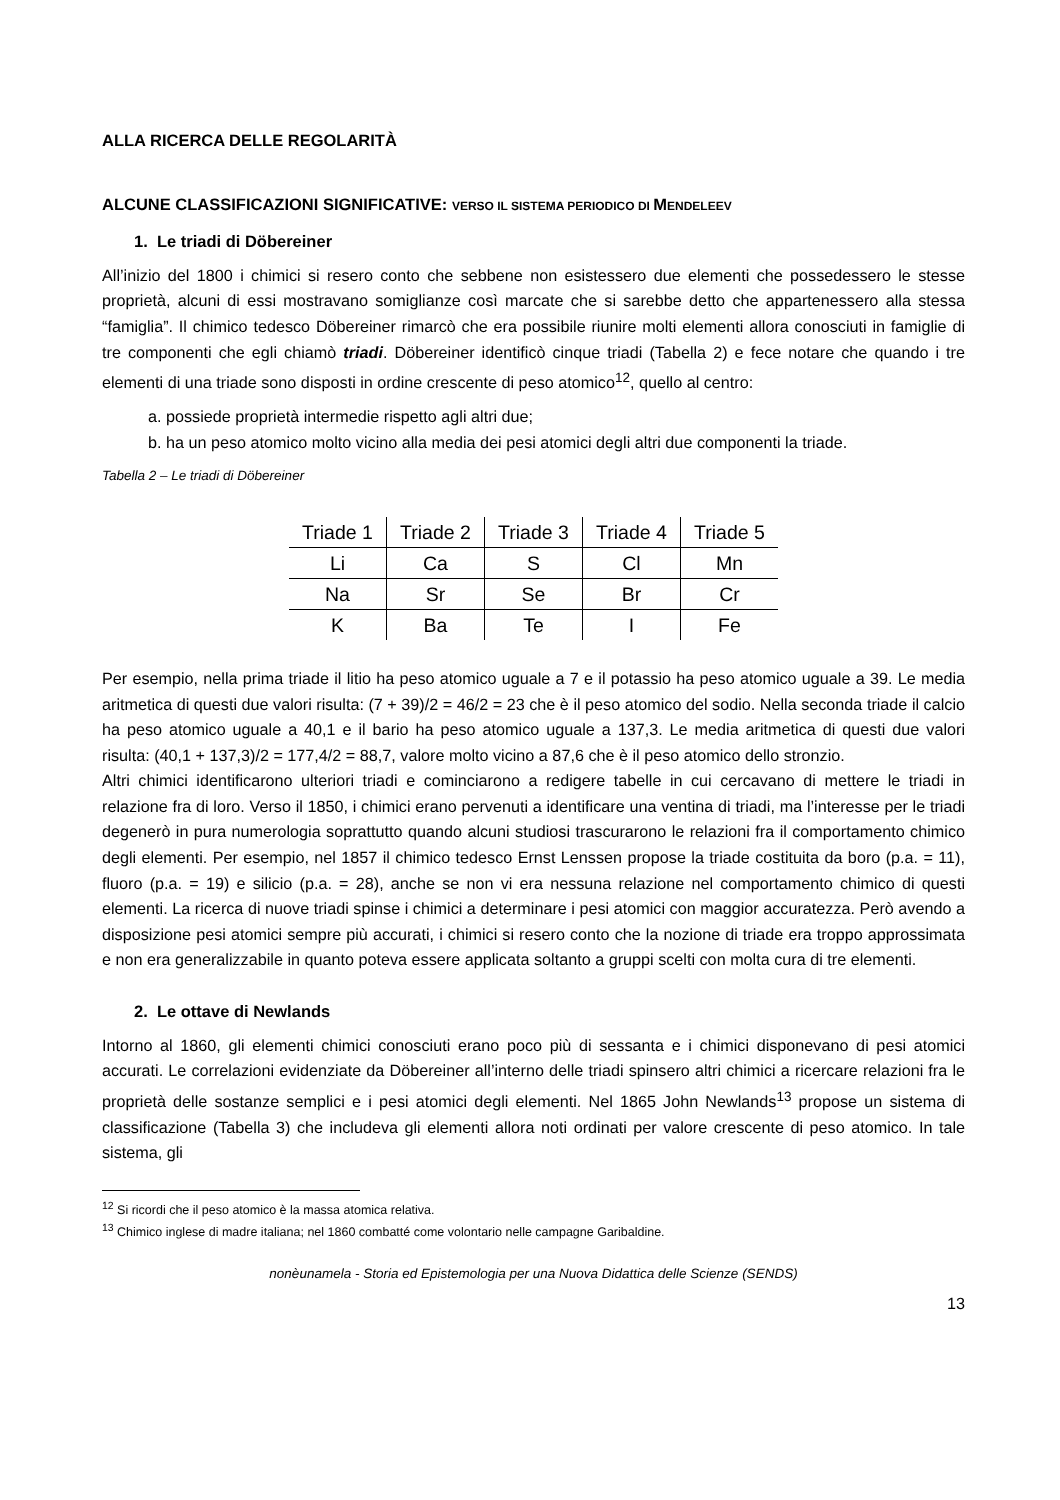ALLA RICERCA DELLE REGOLARITÀ
ALCUNE CLASSIFICAZIONI SIGNIFICATIVE: VERSO IL SISTEMA PERIODICO DI MENDELEEV
1. Le triadi di Döbereiner
All’inizio del 1800 i chimici si resero conto che sebbene non esistessero due elementi che possedessero le stesse proprietà, alcuni di essi mostravano somiglianze così marcate che si sarebbe detto che appartenessero alla stessa “famiglia”. Il chimico tedesco Döbereiner rimarcò che era possibile riunire molti elementi allora conosciuti in famiglie di tre componenti che egli chiamò triadi. Döbereiner identificò cinque triadi (Tabella 2) e fece notare che quando i tre elementi di una triade sono disposti in ordine crescente di peso atomico<sup>12</sup>, quello al centro:
a. possiede proprietà intermedie rispetto agli altri due;
b. ha un peso atomico molto vicino alla media dei pesi atomici degli altri due componenti la triade.
Tabella 2 – Le triadi di Döbereiner
| Triade 1 | Triade 2 | Triade 3 | Triade 4 | Triade 5 |
| --- | --- | --- | --- | --- |
| Li | Ca | S | Cl | Mn |
| Na | Sr | Se | Br | Cr |
| K | Ba | Te | I | Fe |
Per esempio, nella prima triade il litio ha peso atomico uguale a 7 e il potassio ha peso atomico uguale a 39. Le media aritmetica di questi due valori risulta: (7 + 39)/2 = 46/2 = 23 che è il peso atomico del sodio. Nella seconda triade il calcio ha peso atomico uguale a 40,1 e il bario ha peso atomico uguale a 137,3. Le media aritmetica di questi due valori risulta: (40,1 + 137,3)/2 = 177,4/2 = 88,7, valore molto vicino a 87,6 che è il peso atomico dello stronzio.
Altri chimici identificarono ulteriori triadi e cominciarono a redigere tabelle in cui cercavano di mettere le triadi in relazione fra di loro. Verso il 1850, i chimici erano pervenuti a identificare una ventina di triadi, ma l’interesse per le triadi degenerò in pura numerologia soprattutto quando alcuni studiosi trascurarono le relazioni fra il comportamento chimico degli elementi. Per esempio, nel 1857 il chimico tedesco Ernst Lenssen propose la triade costituita da boro (p.a. = 11), fluoro (p.a. = 19) e silicio (p.a. = 28), anche se non vi era nessuna relazione nel comportamento chimico di questi elementi. La ricerca di nuove triadi spinse i chimici a determinare i pesi atomici con maggior accuratezza. Però avendo a disposizione pesi atomici sempre più accurati, i chimici si resero conto che la nozione di triade era troppo approssimata e non era generalizzabile in quanto poteva essere applicata soltanto a gruppi scelti con molta cura di tre elementi.
2. Le ottave di Newlands
Intorno al 1860, gli elementi chimici conosciuti erano poco più di sessanta e i chimici disponevano di pesi atomici accurati. Le correlazioni evidenziate da Döbereiner all’interno delle triadi spinsero altri chimici a ricercare relazioni fra le proprietà delle sostanze semplici e i pesi atomici degli elementi. Nel 1865 John Newlands<sup>13</sup> propose un sistema di classificazione (Tabella 3) che includeva gli elementi allora noti ordinati per valore crescente di peso atomico. In tale sistema, gli
<sup>12</sup> Si ricordi che il peso atomico è la massa atomica relativa.
<sup>13</sup> Chimico inglese di madre italiana; nel 1860 combatté come volontario nelle campagne Garibaldine.
nonèunamela - Storia ed Epistemologia per una Nuova Didattica delle Scienze (SENDS)
13